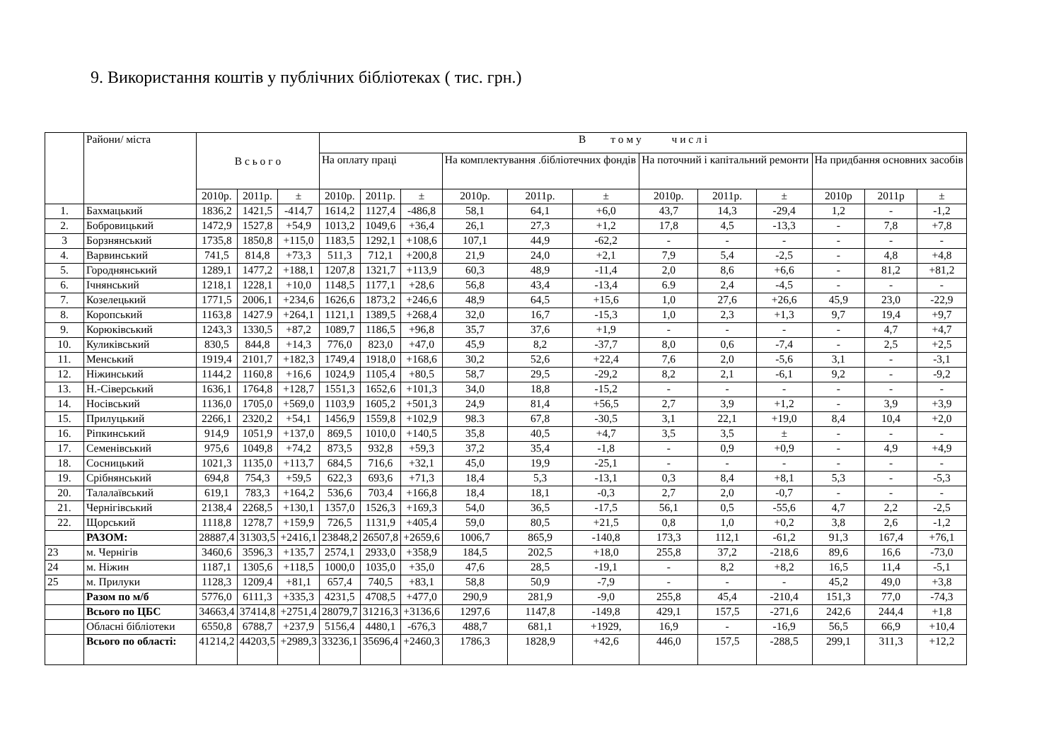9. Використання коштів у публічних бібліотеках ( тис. грн.)
| | Райони/ міста | В с ь о г о | | | В т о м у ч и с л і | | | | | | | | | | | |
| --- | --- | --- | --- | --- | --- | --- | --- | --- | --- | --- | --- | --- | --- | --- | --- | --- |
| | | | | | На оплату праці | | | На комплектування .бібліотечних фондів | | | На поточний і капітальний ремонти | | | На придбання основних засобів | | |
| | | 2010р. | 2011р. | ± | 2010р. | 2011р. | ± | 2010р. | 2011р. | ± | 2010р. | 2011р. | ± | 2010р | 2011р | ± |
| 1. | Бахмацький | 1836,2 | 1421,5 | -414,7 | 1614,2 | 1127,4 | -486,8 | 58,1 | 64,1 | +6,0 | 43,7 | 14,3 | -29,4 | 1,2 | - | -1,2 |
| 2. | Бобровицький | 1472,9 | 1527,8 | +54,9 | 1013,2 | 1049,6 | +36,4 | 26,1 | 27,3 | +1,2 | 17,8 | 4,5 | -13,3 | - | 7,8 | +7,8 |
| 3 | Борзнянський | 1735,8 | 1850,8 | +115,0 | 1183,5 | 1292,1 | +108,6 | 107,1 | 44,9 | -62,2 | - | - | - | - | - | - |
| 4. | Варвинський | 741,5 | 814,8 | +73,3 | 511,3 | 712,1 | +200,8 | 21,9 | 24,0 | +2,1 | 7,9 | 5,4 | -2,5 | - | 4,8 | +4,8 |
| 5. | Городнянський | 1289,1 | 1477,2 | +188,1 | 1207,8 | 1321,7 | +113,9 | 60,3 | 48,9 | -11,4 | 2,0 | 8,6 | +6,6 | - | 81,2 | +81,2 |
| 6. | Ічнянський | 1218,1 | 1228,1 | +10,0 | 1148,5 | 1177,1 | +28,6 | 56,8 | 43,4 | -13,4 | 6.9 | 2,4 | -4,5 | - | - | - |
| 7. | Козелецький | 1771,5 | 2006,1 | +234,6 | 1626,6 | 1873,2 | +246,6 | 48,9 | 64,5 | +15,6 | 1,0 | 27,6 | +26,6 | 45,9 | 23,0 | -22,9 |
| 8. | Коропський | 1163,8 | 1427.9 | +264,1 | 1121,1 | 1389,5 | +268,4 | 32,0 | 16,7 | -15,3 | 1,0 | 2,3 | +1,3 | 9,7 | 19,4 | +9,7 |
| 9. | Корюківський | 1243,3 | 1330,5 | +87,2 | 1089,7 | 1186,5 | +96,8 | 35,7 | 37,6 | +1,9 | - | - | - | - | 4,7 | +4,7 |
| 10. | Куликівський | 830,5 | 844,8 | +14,3 | 776,0 | 823,0 | +47,0 | 45,9 | 8,2 | -37,7 | 8,0 | 0,6 | -7,4 | - | 2,5 | +2,5 |
| 11. | Менський | 1919,4 | 2101,7 | +182,3 | 1749,4 | 1918,0 | +168,6 | 30,2 | 52,6 | +22,4 | 7,6 | 2,0 | -5,6 | 3,1 | - | -3,1 |
| 12. | Ніжинський | 1144,2 | 1160,8 | +16,6 | 1024,9 | 1105,4 | +80,5 | 58,7 | 29,5 | -29,2 | 8,2 | 2,1 | -6,1 | 9,2 | - | -9,2 |
| 13. | Н.-Сіверський | 1636,1 | 1764,8 | +128,7 | 1551,3 | 1652,6 | +101,3 | 34,0 | 18,8 | -15,2 | - | - | - | - | - | - |
| 14. | Носівський | 1136,0 | 1705,0 | +569,0 | 1103,9 | 1605,2 | +501,3 | 24,9 | 81,4 | +56,5 | 2,7 | 3,9 | +1,2 | - | 3,9 | +3,9 |
| 15. | Прилуцький | 2266,1 | 2320,2 | +54,1 | 1456,9 | 1559,8 | +102,9 | 98.3 | 67,8 | -30,5 | 3,1 | 22,1 | +19,0 | 8,4 | 10,4 | +2,0 |
| 16. | Ріпкинський | 914,9 | 1051,9 | +137,0 | 869,5 | 1010,0 | +140,5 | 35,8 | 40,5 | +4,7 | 3,5 | 3,5 | ± | - | - | - |
| 17. | Семенівський | 975,6 | 1049,8 | +74,2 | 873,5 | 932,8 | +59,3 | 37,2 | 35,4 | -1,8 | - | 0,9 | +0,9 | - | 4,9 | +4,9 |
| 18. | Сосницький | 1021,3 | 1135,0 | +113,7 | 684,5 | 716,6 | +32,1 | 45,0 | 19,9 | -25,1 | - | - | - | - | - | - |
| 19. | Срібнянський | 694,8 | 754,3 | +59,5 | 622,3 | 693,6 | +71,3 | 18,4 | 5,3 | -13,1 | 0,3 | 8,4 | +8,1 | 5,3 | - | -5,3 |
| 20. | Талалаївський | 619,1 | 783,3 | +164,2 | 536,6 | 703,4 | +166,8 | 18,4 | 18,1 | -0,3 | 2,7 | 2,0 | -0,7 | - | - | - |
| 21. | Чернігівський | 2138,4 | 2268,5 | +130,1 | 1357,0 | 1526,3 | +169,3 | 54,0 | 36,5 | -17,5 | 56,1 | 0,5 | -55,6 | 4,7 | 2,2 | -2,5 |
| 22. | Щорський | 1118,8 | 1278,7 | +159,9 | 726,5 | 1131,9 | +405,4 | 59,0 | 80,5 | +21,5 | 0,8 | 1,0 | +0,2 | 3,8 | 2,6 | -1,2 |
| | РАЗОМ: | 28887,4 | 31303,5 | +2416,1 | 23848,2 | 26507,8 | +2659,6 | 1006,7 | 865,9 | -140,8 | 173,3 | 112,1 | -61,2 | 91,3 | 167,4 | +76,1 |
| 23 | м. Чернігів | 3460,6 | 3596,3 | +135,7 | 2574,1 | 2933,0 | +358,9 | 184,5 | 202,5 | +18,0 | 255,8 | 37,2 | -218,6 | 89,6 | 16,6 | -73,0 |
| 24 | м. Ніжин | 1187,1 | 1305,6 | +118,5 | 1000,0 | 1035,0 | +35,0 | 47,6 | 28,5 | -19,1 | - | 8,2 | +8,2 | 16,5 | 11,4 | -5,1 |
| 25 | м. Прилуки | 1128,3 | 1209,4 | +81,1 | 657,4 | 740,5 | +83,1 | 58,8 | 50,9 | -7,9 | - | - | - | 45,2 | 49,0 | +3,8 |
| | Разом по м/б | 5776,0 | 6111,3 | +335,3 | 4231,5 | 4708,5 | +477,0 | 290,9 | 281,9 | -9,0 | 255,8 | 45,4 | -210,4 | 151,3 | 77,0 | -74,3 |
| | Всього по ЦБС | 34663,4 | 37414,8 | +2751,4 | 28079,7 | 31216,3 | +3136,6 | 1297,6 | 1147,8 | -149,8 | 429,1 | 157,5 | -271,6 | 242,6 | 244,4 | +1,8 |
| | Обласні бібліотеки | 6550,8 | 6788,7 | +237,9 | 5156,4 | 4480,1 | -676,3 | 488,7 | 681,1 | +1929, | 16,9 | - | -16,9 | 56,5 | 66,9 | +10,4 |
| | Всього по області: | 41214,2 | 44203,5 | +2989,3 | 33236,1 | 35696,4 | +2460,3 | 1786,3 | 1828,9 | +42,6 | 446,0 | 157,5 | -288,5 | 299,1 | 311,3 | +12,2 |